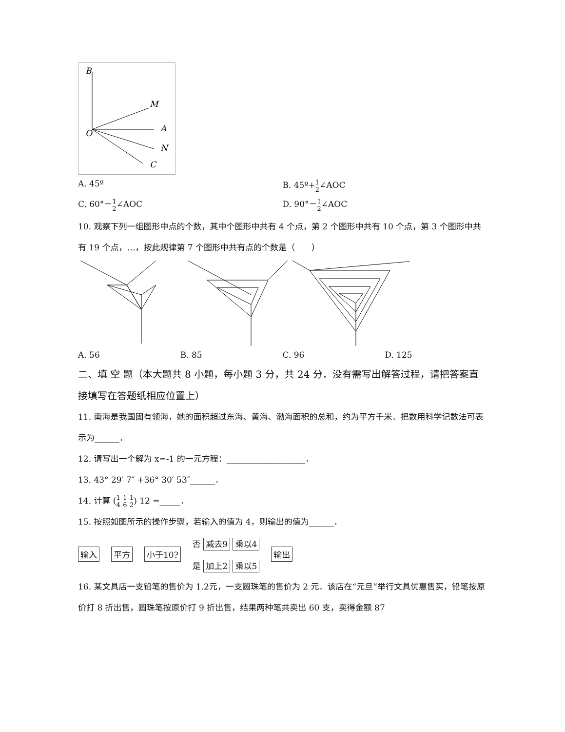B
M
A
O
N
C
A. 45º B. 45º+1 2∠AOC
C. 60°－1 2∠AOC D. 90°－1 2∠AOC
10. 观察下列一组图形中点的个数，其中个图形中共有 4 个点，第 2 个图形中共有 10 个点，第 3 个图形中共有 19 个点，…，按此规律第 7 个图形中共有点的个数是（　　）
A. 56 B. 85 C. 96 D. 125
二、填 空 题（本大题共 8 小题，每小题 3 分，共 24 分．没有需写出解答过程，请把答案直接填写在答题纸相应位置上）
11. 南海是我国固有领海，她的面积超过东海、黄海、渤海面积的总和，约为平方千米．把数用科学记数法可表示为______．
12. 请写出一个解为 x=-1 的一元方程：___________________．
13. 43° 29′ 7″ +36° 30′ 53″______．
14. 计算 (1 4 1 6 1 2) 12 =_____．
15. 按照如图所示的操作步骤，若输入的值为 4，则输出的值为______．
输入 平方 小于10?
否 减去9 乘以4
是 加上2 乘以5
输出
16. 某文具店一支铅笔的售价为 1.2元，一支圆珠笔的售价为 2 元．该店在“元旦”举行文具优惠售买，铅笔按原价打 8 折出售，圆珠笔按原价打 9 折出售，结果两种笔共卖出 60 支，卖得金额 87